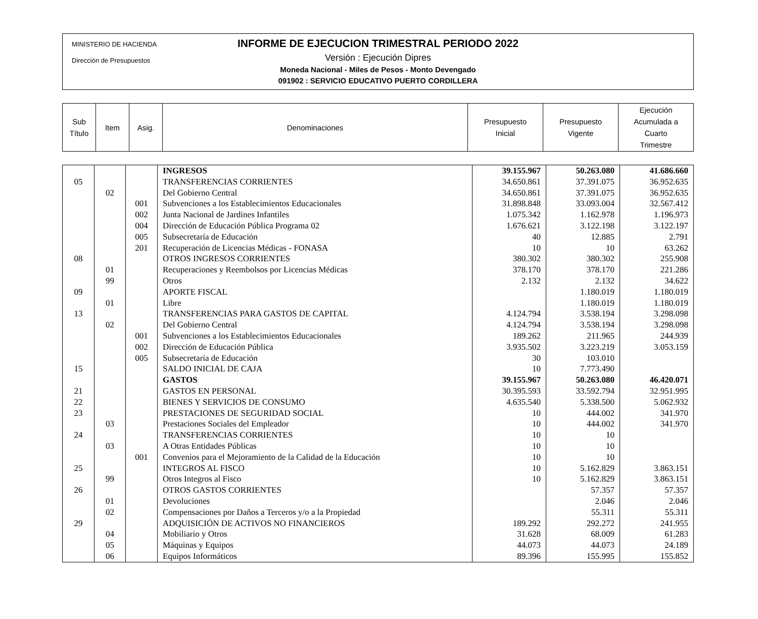MINISTERIO DE HACIENDA
Dirección de Presupuestos
INFORME DE EJECUCION TRIMESTRAL PERIODO 2022
Versión : Ejecución Dipres
Moneda Nacional - Miles de Pesos - Monto Devengado
091902 : SERVICIO EDUCATIVO PUERTO CORDILLERA
| Sub Título | Item | Asig. | Denominaciones | Presupuesto Inicial | Presupuesto Vigente | Ejecución Acumulada a Cuarto Trimestre |
| | | | INGRESOS | 39.155.967 | 50.263.080 | 41.686.660 |
| 05 | | | TRANSFERENCIAS CORRIENTES | 34.650.861 | 37.391.075 | 36.952.635 |
| | 02 | | Del Gobierno Central | 34.650.861 | 37.391.075 | 36.952.635 |
| | | 001 | Subvenciones a los Establecimientos Educacionales | 31.898.848 | 33.093.004 | 32.567.412 |
| | | 002 | Junta Nacional de Jardines Infantiles | 1.075.342 | 1.162.978 | 1.196.973 |
| | | 004 | Dirección de Educación Pública Programa 02 | 1.676.621 | 3.122.198 | 3.122.197 |
| | | 005 | Subsecretaría de Educación | 40 | 12.885 | 2.791 |
| | | 201 | Recuperación de Licencias Médicas - FONASA | 10 | 10 | 63.262 |
| 08 | | | OTROS INGRESOS CORRIENTES | 380.302 | 380.302 | 255.908 |
| | 01 | | Recuperaciones y Reembolsos por Licencias Médicas | 378.170 | 378.170 | 221.286 |
| | 99 | | Otros | 2.132 | 2.132 | 34.622 |
| 09 | | | APORTE FISCAL | | 1.180.019 | 1.180.019 |
| | 01 | | Libre | | 1.180.019 | 1.180.019 |
| 13 | | | TRANSFERENCIAS PARA GASTOS DE CAPITAL | 4.124.794 | 3.538.194 | 3.298.098 |
| | 02 | | Del Gobierno Central | 4.124.794 | 3.538.194 | 3.298.098 |
| | | 001 | Subvenciones a los Establecimientos Educacionales | 189.262 | 211.965 | 244.939 |
| | | 002 | Dirección de Educación Pública | 3.935.502 | 3.223.219 | 3.053.159 |
| | | 005 | Subsecretaría de Educación | 30 | 103.010 | |
| 15 | | | SALDO INICIAL DE CAJA | 10 | 7.773.490 | |
| | | | GASTOS | 39.155.967 | 50.263.080 | 46.420.071 |
| 21 | | | GASTOS EN PERSONAL | 30.395.593 | 33.592.794 | 32.951.995 |
| 22 | | | BIENES Y SERVICIOS DE CONSUMO | 4.635.540 | 5.338.500 | 5.062.932 |
| 23 | | | PRESTACIONES DE SEGURIDAD SOCIAL | 10 | 444.002 | 341.970 |
| | 03 | | Prestaciones Sociales del Empleador | 10 | 444.002 | 341.970 |
| 24 | | | TRANSFERENCIAS CORRIENTES | 10 | 10 | |
| | 03 | | A Otras Entidades Públicas | 10 | 10 | |
| | | 001 | Convenios para el Mejoramiento de la Calidad de la Educación | 10 | 10 | |
| 25 | | | INTEGROS AL FISCO | 10 | 5.162.829 | 3.863.151 |
| | 99 | | Otros Integros al Fisco | 10 | 5.162.829 | 3.863.151 |
| 26 | | | OTROS GASTOS CORRIENTES | | 57.357 | 57.357 |
| | 01 | | Devoluciones | | 2.046 | 2.046 |
| | 02 | | Compensaciones por Daños a Terceros y/o a la Propiedad | | 55.311 | 55.311 |
| 29 | | | ADQUISICIÓN DE ACTIVOS NO FINANCIEROS | 189.292 | 292.272 | 241.955 |
| | 04 | | Mobiliario y Otros | 31.628 | 68.009 | 61.283 |
| | 05 | | Máquinas y Equipos | 44.073 | 44.073 | 24.189 |
| | 06 | | Equipos Informáticos | 89.396 | 155.995 | 155.852 |